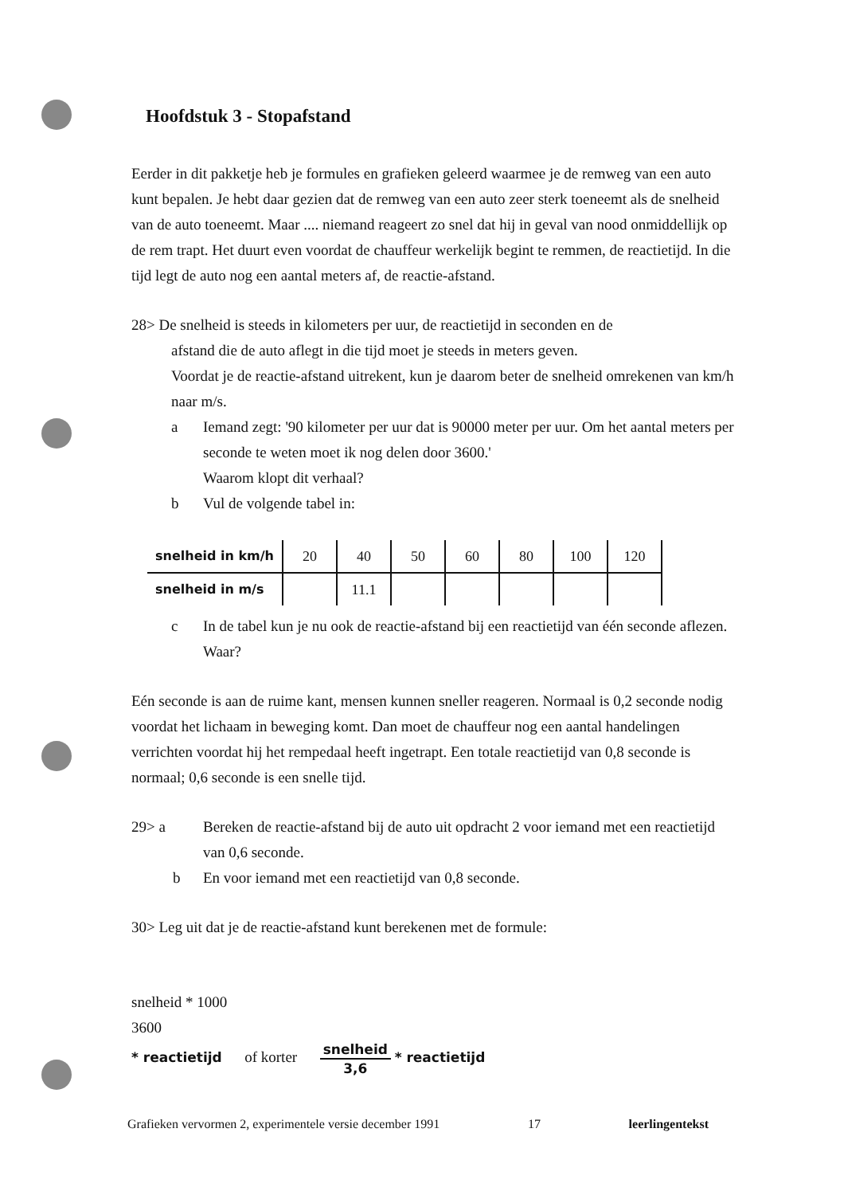Hoofdstuk 3 - Stopafstand
Eerder in dit pakketje heb je formules en grafieken geleerd waarmee je de remweg van een auto kunt bepalen. Je hebt daar gezien dat de remweg van een auto zeer sterk toeneemt als de snelheid van de auto toeneemt. Maar .... niemand reageert zo snel dat hij in geval van nood onmiddellijk op de rem trapt. Het duurt even voordat de chauffeur werkelijk begint te remmen, de reactietijd. In die tijd legt de auto nog een aantal meters af, de reactie-afstand.
28> De snelheid is steeds in kilometers per uur, de reactietijd in seconden en de
afstand die de auto aflegt in die tijd moet je steeds in meters geven.
Voordat je de reactie-afstand uitrekent, kun je daarom beter de snelheid omrekenen van km/h naar m/s.
a Iemand zegt: '90 kilometer per uur dat is 90000 meter per uur. Om het aantal meters per seconde te weten moet ik nog delen door 3600.'
Waarom klopt dit verhaal?
b Vul de volgende tabel in:
| snelheid in km/h | 20 | 40 | 50 | 60 | 80 | 100 | 120 |
| snelheid in m/s | | 11.1 | | | | | |
c In de tabel kun je nu ook de reactie-afstand bij een reactietijd van één seconde aflezen. Waar?
Eén seconde is aan de ruime kant, mensen kunnen sneller reageren. Normaal is 0,2 seconde nodig voordat het lichaam in beweging komt. Dan moet de chauffeur nog een aantal handelingen verrichten voordat hij het rempedaal heeft ingetrapt. Een totale reactietijd van 0,8 seconde is normaal; 0,6 seconde is een snelle tijd.
29> a Bereken de reactie-afstand bij de auto uit opdracht 2 voor iemand met een reactietijd van 0,6 seconde.
b En voor iemand met een reactietijd van 0,8 seconde.
30> Leg uit dat je de reactie-afstand kunt berekenen met de formule:
snelheid * 1000
3600
* reactietijd of korter
snelheid
3,6
* reactietijd
Grafieken vervormen 2, experimentele versie december 1991 17 leerlingentekst